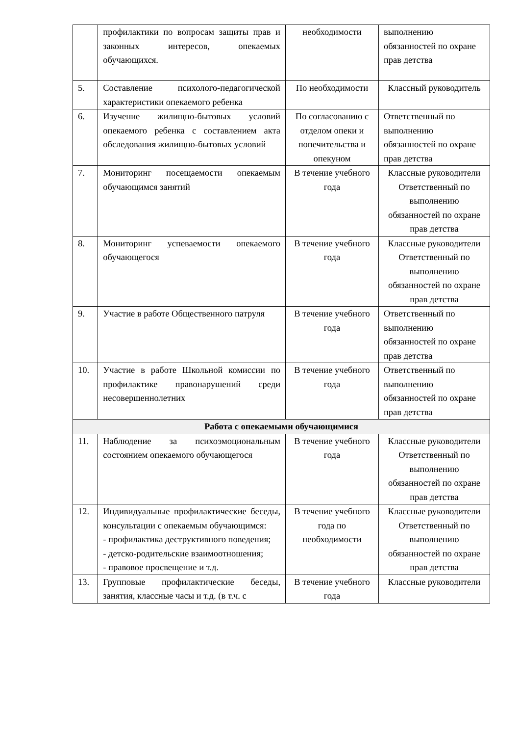| | профилактики по вопросам защиты прав и законных интересов, опекаемых обучающихся. | необходимости | выполнению обязанностей по охране прав детства |
| 5. | Составление психолого-педагогической характеристики опекаемого ребенка | По необходимости | Классный руководитель |
| 6. | Изучение жилищно-бытовых условий опекаемого ребенка с составлением акта обследования жилищно-бытовых условий | По согласованию с отделом опеки и попечительства и опекуном | Ответственный по выполнению обязанностей по охране прав детства |
| 7. | Мониторинг посещаемости опекаемым обучающимся занятий | В течение учебного года | Классные руководители Ответственный по выполнению обязанностей по охране прав детства |
| 8. | Мониторинг успеваемости опекаемого обучающегося | В течение учебного года | Классные руководители Ответственный по выполнению обязанностей по охране прав детства |
| 9. | Участие в работе Общественного патруля | В течение учебного года | Ответственный по выполнению обязанностей по охране прав детства |
| 10. | Участие в работе Школьной комиссии по профилактике правонарушений среди несовершеннолетних | В течение учебного года | Ответственный по выполнению обязанностей по охране прав детства |
| Работа с опекаемыми обучающимися | | | |
| 11. | Наблюдение за психоэмоциональным состоянием опекаемого обучающегося | В течение учебного года | Классные руководители Ответственный по выполнению обязанностей по охране прав детства |
| 12. | Индивидуальные профилактические беседы, консультации с опекаемым обучающимся: - профилактика деструктивного поведения; - детско-родительские взаимоотношения; - правовое просвещение и т.д. | В течение учебного года по необходимости | Классные руководители Ответственный по выполнению обязанностей по охране прав детства |
| 13. | Групповые профилактические беседы, занятия, классные часы и т.д. (в т.ч. с | В течение учебного года | Классные руководители |